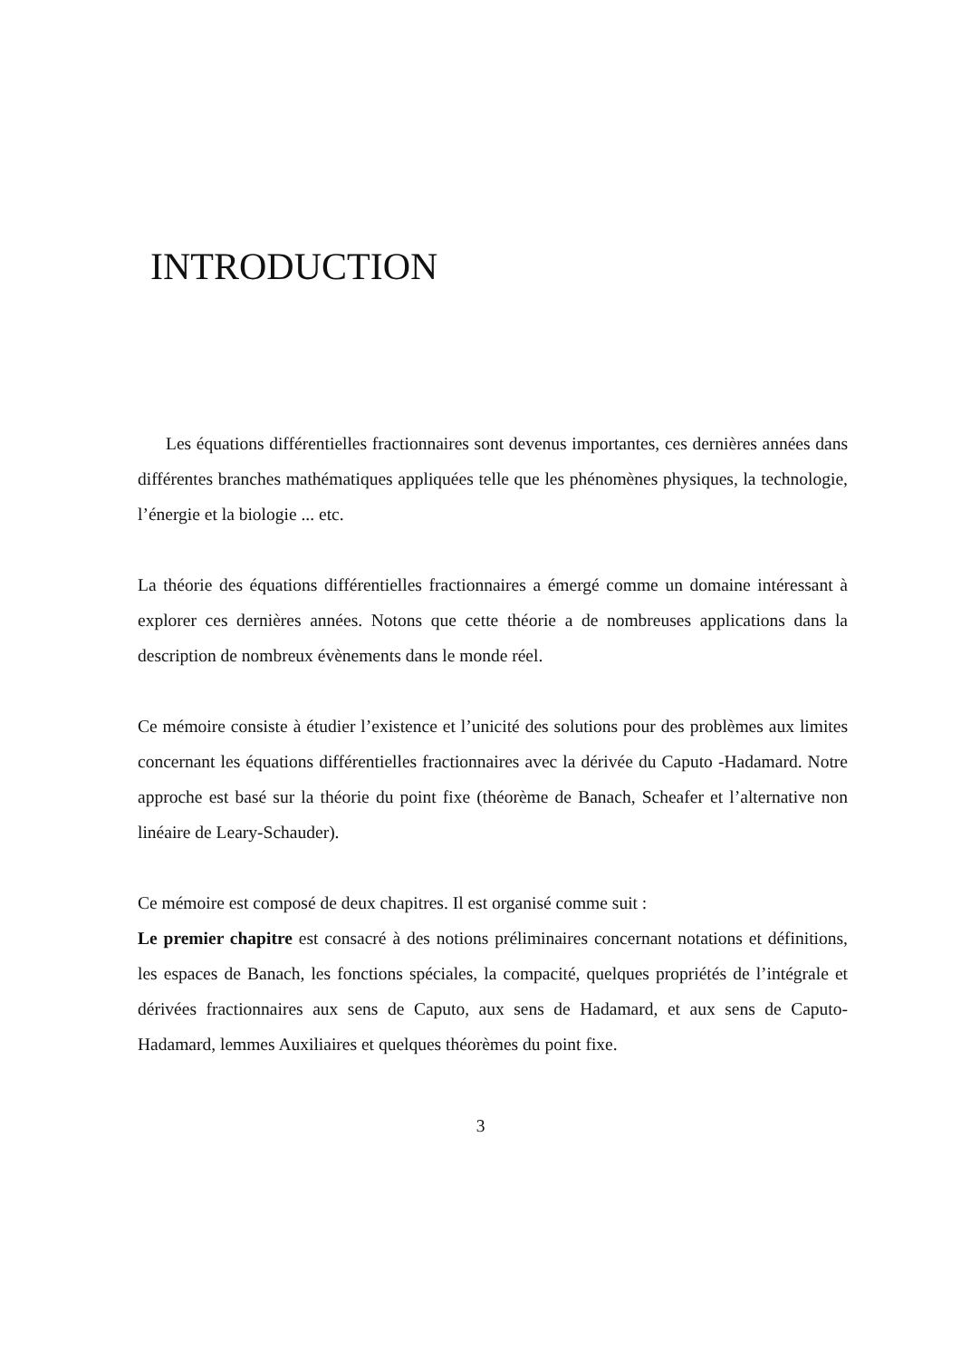INTRODUCTION
Les équations différentielles fractionnaires sont devenus importantes, ces dernières années dans différentes branches mathématiques appliquées telle que les phénomènes physiques, la technologie, l’énergie et la biologie ... etc.
La théorie des équations différentielles fractionnaires a émergé comme un domaine intéressant à explorer ces dernières années. Notons que cette théorie a de nombreuses applications dans la description de nombreux évènements dans le monde réel.
Ce mémoire consiste à étudier l’existence et l’unicité des solutions pour des problèmes aux limites concernant les équations différentielles fractionnaires avec la dérivée du Caputo -Hadamard. Notre approche est basé sur la théorie du point fixe (théorème de Banach, Scheafer et l’alternative non linéaire de Leary-Schauder).
Ce mémoire est composé de deux chapitres. Il est organisé comme suit :
Le premier chapitre est consacré à des notions préliminaires concernant notations et définitions, les espaces de Banach, les fonctions spéciales, la compacité, quelques propriétés de l’intégrale et dérivées fractionnaires aux sens de Caputo, aux sens de Hadamard, et aux sens de Caputo-Hadamard, lemmes Auxiliaires et quelques théorèmes du point fixe.
3